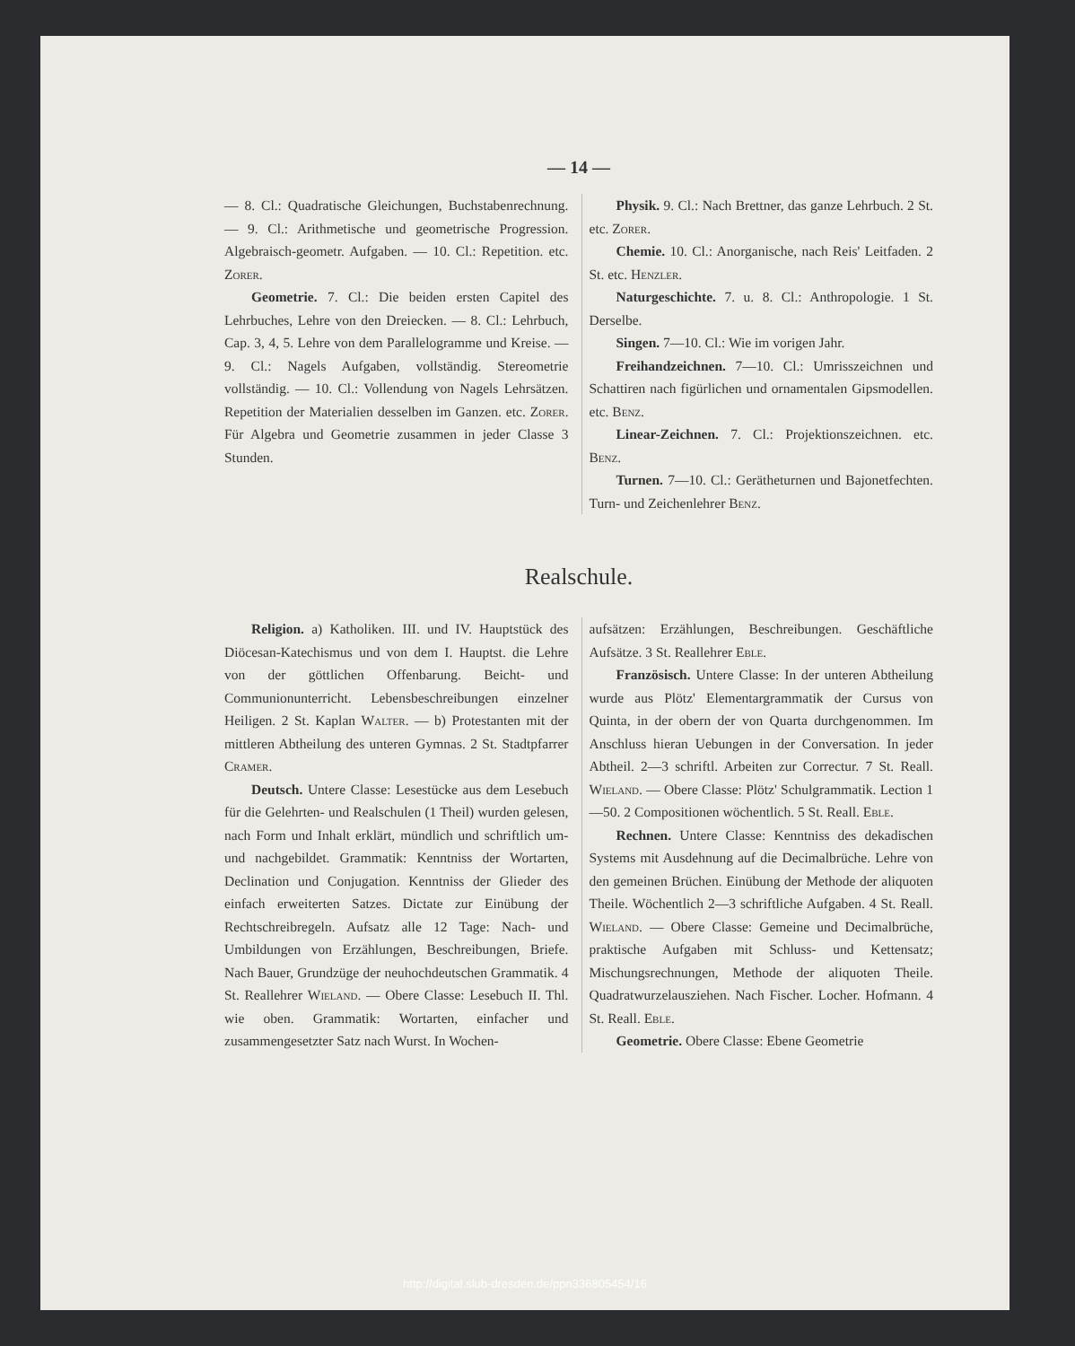— 14 —
— 8. Cl.: Quadratische Gleichungen, Buchstabenrechnung. — 9. Cl.: Arithmetische und geometrische Progression. Algebraisch-geometr. Aufgaben. — 10. Cl.: Repetition. etc. Zorer.
Geometrie. 7. Cl.: Die beiden ersten Capitel des Lehrbuches, Lehre von den Dreiecken. — 8. Cl.: Lehrbuch, Cap. 3, 4, 5. Lehre von dem Parallelogramme und Kreise. — 9. Cl.: Nagels Aufgaben, vollständig. Stereometrie vollständig. — 10. Cl.: Vollendung von Nagels Lehrsätzen. Repetition der Materialien desselben im Ganzen. etc. Zorer. Für Algebra und Geometrie zusammen in jeder Classe 3 Stunden.
Physik. 9. Cl.: Nach Brettner, das ganze Lehrbuch. 2 St. etc. Zorer.
Chemie. 10. Cl.: Anorganische, nach Reis' Leitfaden. 2 St. etc. Henzler.
Naturgeschichte. 7. u. 8. Cl.: Anthropologie. 1 St. Derselbe.
Singen. 7—10. Cl.: Wie im vorigen Jahr.
Freihandzeichnen. 7—10. Cl.: Umrisszeichnen und Schattiren nach figürlichen und ornamentalen Gipsmodellen. etc. Benz.
Linear-Zeichnen. 7. Cl.: Projektionszeichnen. etc. Benz.
Turnen. 7—10. Cl.: Gerätheturnen und Bajonetfechten. Turn- und Zeichenlehrer Benz.
Realschule.
Religion. a) Katholiken. III. und IV. Hauptstück des Diöcesan-Katechismus und von dem I. Hauptst. die Lehre von der göttlichen Offenbarung. Beicht- und Communionunterricht. Lebensbeschreibungen einzelner Heiligen. 2 St. Kaplan Walter. — b) Protestanten mit der mittleren Abtheilung des unteren Gymnas. 2 St. Stadtpfarrer Cramer.
Deutsch. Untere Classe: Lesestücke aus dem Lesebuch für die Gelehrten- und Realschulen (1 Theil) wurden gelesen, nach Form und Inhalt erklärt, mündlich und schriftlich um- und nachgebildet. Grammatik: Kenntniss der Wortarten, Declination und Conjugation. Kenntniss der Glieder des einfach erweiterten Satzes. Dictate zur Einübung der Rechtschreibregeln. Aufsatz alle 12 Tage: Nach- und Umbildungen von Erzählungen, Beschreibungen, Briefe. Nach Bauer, Grundzüge der neuhochdeutschen Grammatik. 4 St. Reallehrer Wieland. — Obere Classe: Lesebuch II. Thl. wie oben. Grammatik: Wortarten, einfacher und zusammengesetzter Satz nach Wurst. In Wochen-
aufsätzen: Erzählungen, Beschreibungen. Geschäftliche Aufsätze. 3 St. Reallehrer Eble.
Französisch. Untere Classe: In der unteren Abtheilung wurde aus Plötz' Elementargrammatik der Cursus von Quinta, in der obern der von Quarta durchgenommen. Im Anschluss hieran Uebungen in der Conversation. In jeder Abtheil. 2—3 schriftl. Arbeiten zur Correctur. 7 St. Reall. Wieland. — Obere Classe: Plötz' Schulgrammatik. Lection 1—50. 2 Compositionen wöchentlich. 5 St. Reall. Eble.
Rechnen. Untere Classe: Kenntniss des dekadischen Systems mit Ausdehnung auf die Decimalbrüche. Lehre von den gemeinen Brüchen. Einübung der Methode der aliquoten Theile. Wöchentlich 2—3 schriftliche Aufgaben. 4 St. Reall. Wieland. — Obere Classe: Gemeine und Decimalbrüche, praktische Aufgaben mit Schluss- und Kettensatz; Mischungsrechnungen, Methode der aliquoten Theile. Quadratwurzelausziehen. Nach Fischer. Locher. Hofmann. 4 St. Reall. Eble.
Geometrie. Obere Classe: Ebene Geometrie
http://digital.slub-dresden.de/ppn336805454/16